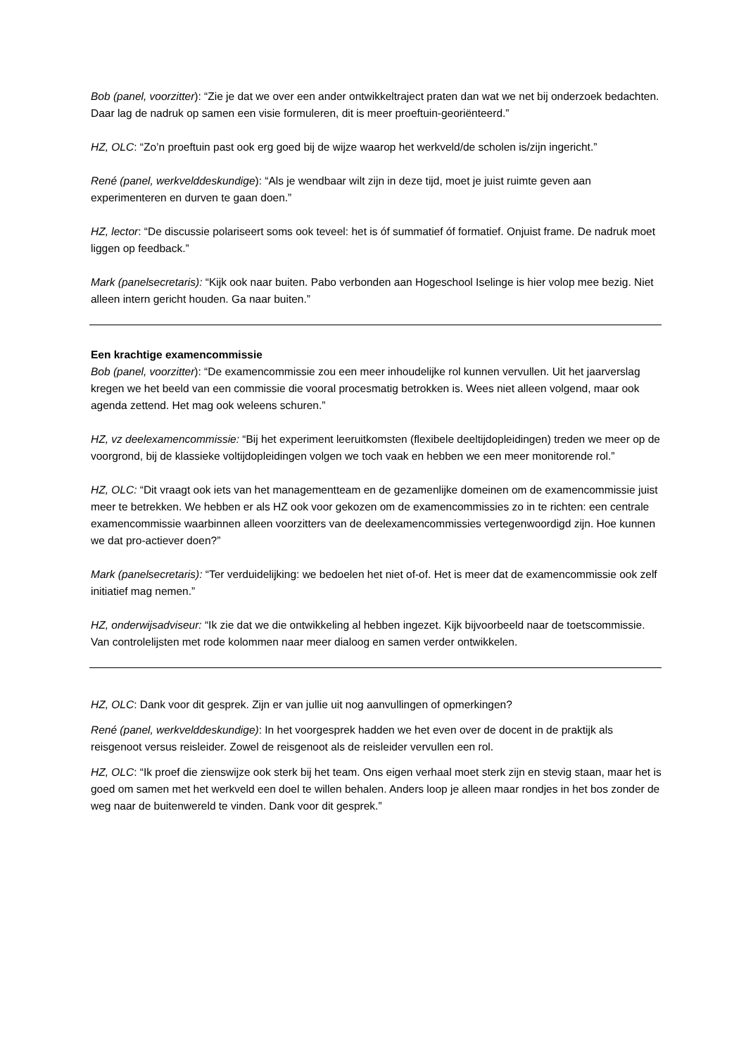Bob (panel, voorzitter): “Zie je dat we over een ander ontwikkeltraject praten dan wat we net bij onderzoek bedachten. Daar lag de nadruk op samen een visie formuleren, dit is meer proeftuin-georiënteerd.”
HZ, OLC: “Zo’n proeftuin past ook erg goed bij de wijze waarop het werkveld/de scholen is/zijn ingericht.”
René (panel, werkvelddeskundige): “Als je wendbaar wilt zijn in deze tijd, moet je juist ruimte geven aan experimenteren en durven te gaan doen.”
HZ, lector: “De discussie polariseert soms ook teveel: het is óf summatief óf formatief. Onjuist frame. De nadruk moet liggen op feedback.”
Mark (panelsecretaris): “Kijk ook naar buiten. Pabo verbonden aan Hogeschool Iselinge is hier volop mee bezig. Niet alleen intern gericht houden. Ga naar buiten.”
Een krachtige examencommissie
Bob (panel, voorzitter): “De examencommissie zou een meer inhoudelijke rol kunnen vervullen. Uit het jaarverslag kregen we het beeld van een commissie die vooral procesmatig betrokken is. Wees niet alleen volgend, maar ook agenda zettend. Het mag ook weleens schuren.”
HZ, vz deelexamencommissie: “Bij het experiment leeruitkomsten (flexibele deeltijdopleidingen) treden we meer op de voorgrond, bij de klassieke voltijdopleidingen volgen we toch vaak en hebben we een meer monitorende rol.”
HZ, OLC: “Dit vraagt ook iets van het managementteam en de gezamenlijke domeinen om de examencommissie juist meer te betrekken. We hebben er als HZ ook voor gekozen om de examencommissies zo in te richten: een centrale examencommissie waarbinnen alleen voorzitters van de deelexamencommissies vertegenwoordigd zijn. Hoe kunnen we dat pro-actiever doen?”
Mark (panelsecretaris): “Ter verduidelijking: we bedoelen het niet of-of. Het is meer dat de examencommissie ook zelf initiatief mag nemen.”
HZ, onderwijsadviseur: “Ik zie dat we die ontwikkeling al hebben ingezet. Kijk bijvoorbeeld naar de toetscommissie. Van controlelijsten met rode kolommen naar meer dialoog en samen verder ontwikkelen.
HZ, OLC: Dank voor dit gesprek. Zijn er van jullie uit nog aanvullingen of opmerkingen?
René (panel, werkvelddeskundige): In het voorgesprek hadden we het even over de docent in de praktijk als reisgenoot versus reisleider. Zowel de reisgenoot als de reisleider vervullen een rol.
HZ, OLC: “Ik proef die zienswijze ook sterk bij het team. Ons eigen verhaal moet sterk zijn en stevig staan, maar het is goed om samen met het werkveld een doel te willen behalen. Anders loop je alleen maar rondjes in het bos zonder de weg naar de buitenwereld te vinden. Dank voor dit gesprek.”